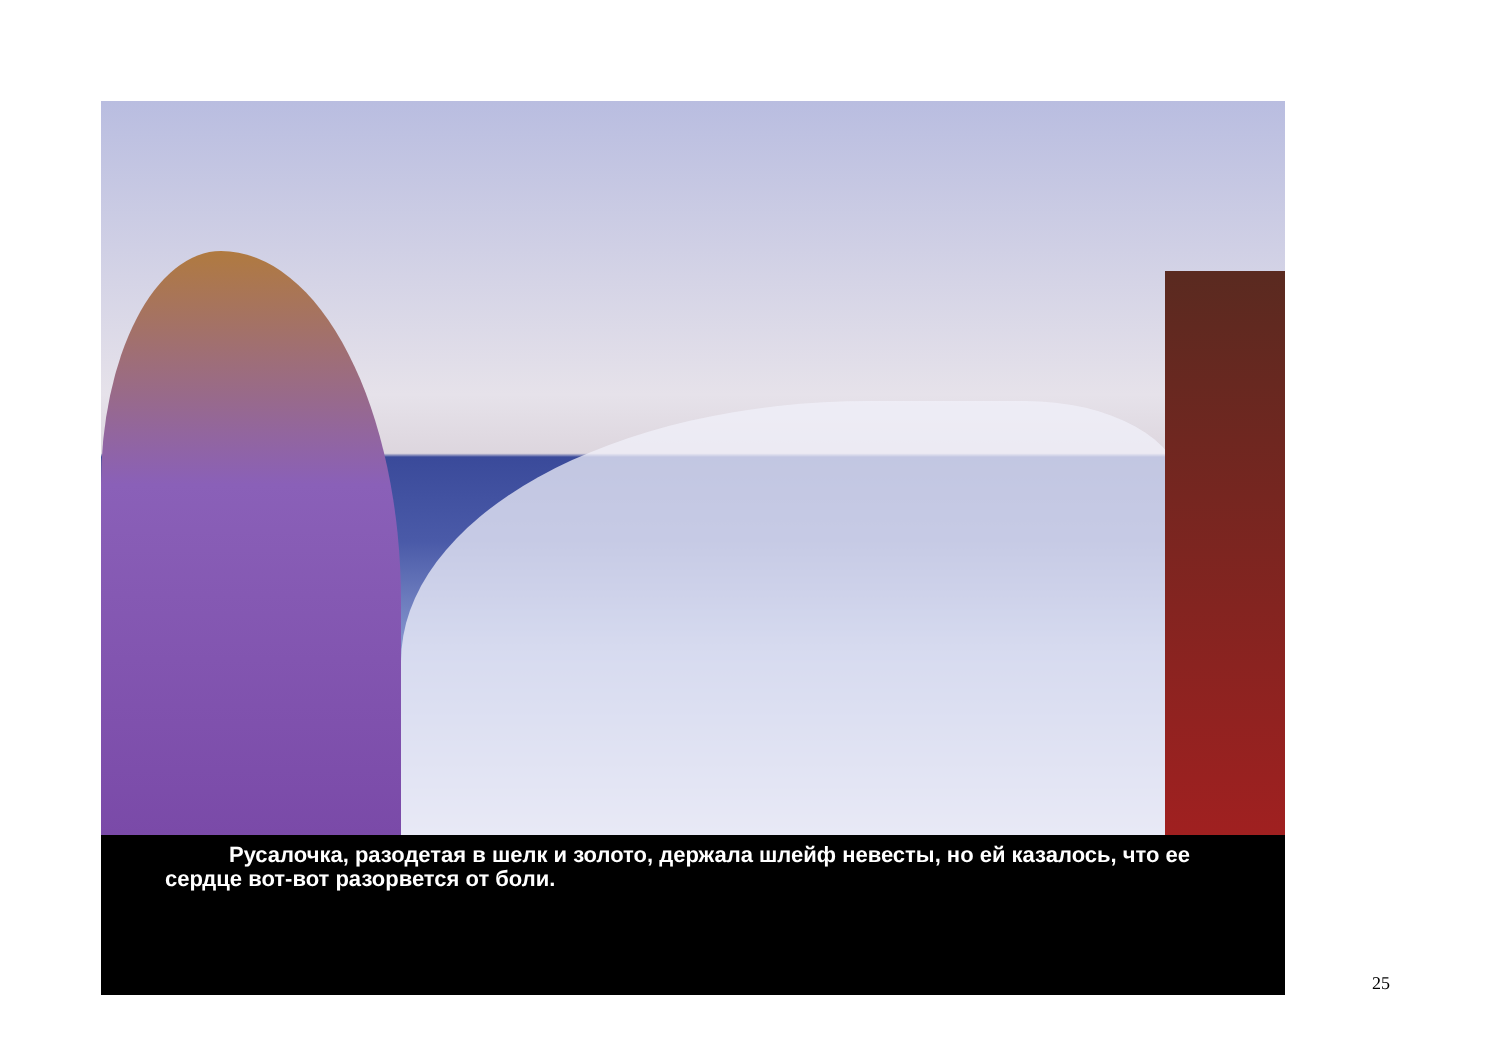Русалочка, разодетая в шелк и золото, держала шлейф невесты, но ей казалось, что ее сердце вот-вот разорвется от боли.
25